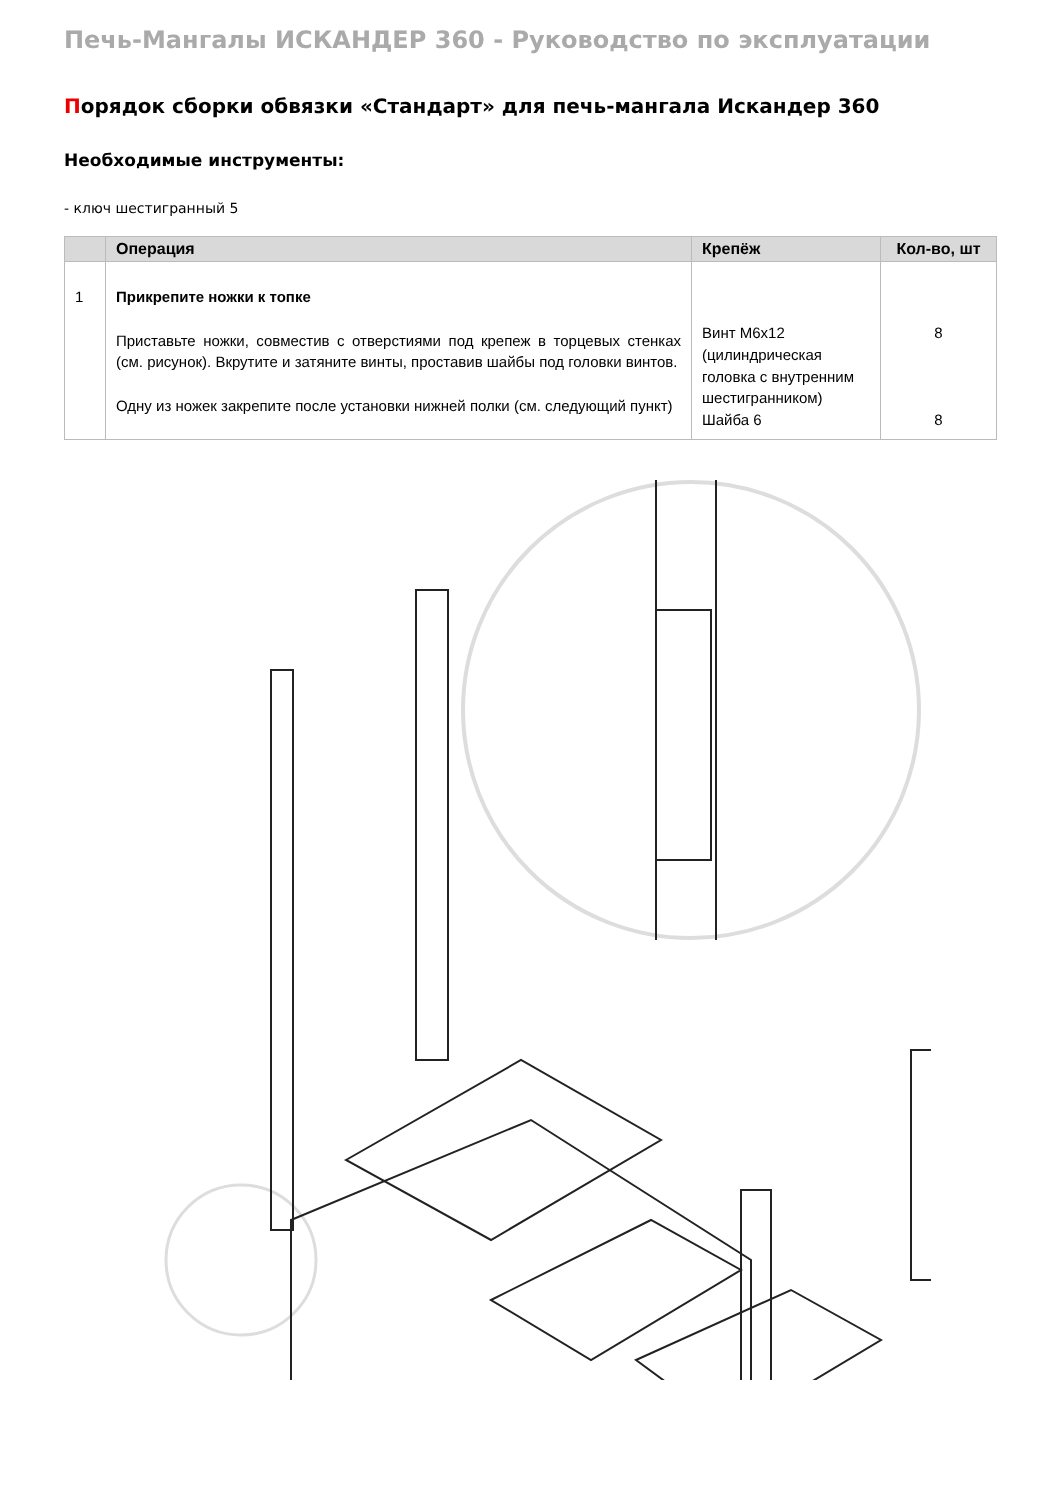Печь-Мангалы ИСКАНДЕР 360 - Руководство по эксплуатации
Порядок сборки обвязки «Стандарт» для печь-мангала Искандер 360
Необходимые инструменты:
- ключ шестигранный 5
| | Операция | Крепёж | Кол-во, шт |
| --- | --- | --- | --- |
| 1 | Прикрепите ножки к топке Приставьте ножки, совместив с отверстиями под крепеж в торцевых стенках (см. рисунок). Вкрутите и затяните винты, проставив шайбы под головки винтов. Одну из ножек закрепите после установки нижней полки (см. следующий пункт) | Винт М6х12 (цилиндрическая головка с внутренним шестигранником) Шайба 6 | 8 8 |